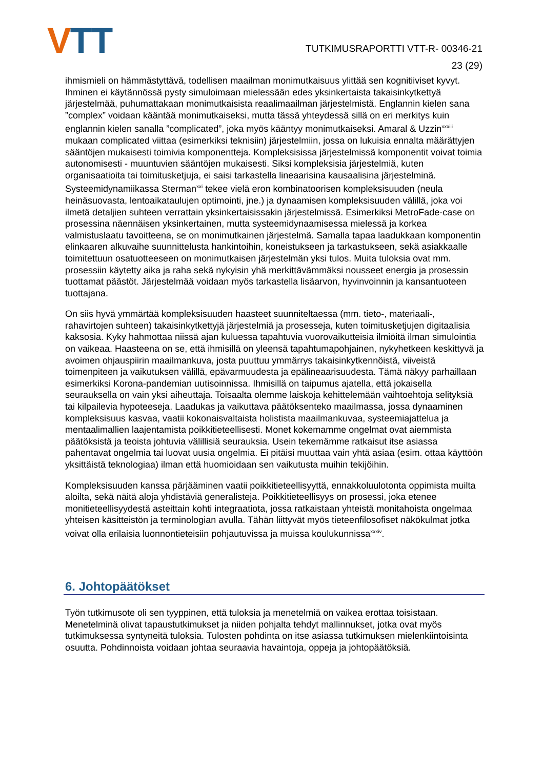VTT
TUTKIMUSRAPORTTI VTT-R- 00346-21
23 (29)
ihmismieli on hämmästyttävä, todellisen maailman monimutkaisuus ylittää sen kognitiiviset kyvyt. Ihminen ei käytännössä pysty simuloimaan mielessään edes yksinkertaista takaisinkytkettyä järjestelmää, puhumattakaan monimutkaisista reaalimaailman järjestelmistä. Englannin kielen sana ”complex” voidaan kääntää monimutkaiseksi, mutta tässä yhteydessä sillä on eri merkitys kuin englannin kielen sanalla ”complicated”, joka myös kääntyy monimutkaiseksi. Amaral & Uzzin<sup>xxxiii</sup> mukaan complicated viittaa (esimerkiksi teknisiin) järjestelmiin, jossa on lukuisia ennalta määrättyjen sääntöjen mukaisesti toimivia komponentteja. Kompleksisissa järjestelmissä komponentit voivat toimia autonomisesti - muuntuvien sääntöjen mukaisesti. Siksi kompleksisia järjestelmiä, kuten organisaatioita tai toimitusketjuja, ei saisi tarkastella lineaarisina kausaalisina järjestelminä. Systeemidynamiikassa Sterman<sup>xxi</sup> tekee vielä eron kombinatoorisen kompleksisuuden (neula heinäsuovasta, lentoaikataulujen optimointi, jne.) ja dynaamisen kompleksisuuden välillä, joka voi ilmetä detaljien suhteen verrattain yksinkertaisissakin järjestelmissä. Esimerkiksi MetroFade-case on prosessina näennäisen yksinkertainen, mutta systeemidynaamisessa mielessä ja korkea valmistuslaatu tavoitteena, se on monimutkainen järjestelmä. Samalla tapaa laadukkaan komponentin elinkaaren alkuvaihe suunnittelusta hankintoihin, koneistukseen ja tarkastukseen, sekä asiakkaalle toimitettuun osatuotteeseen on monimutkaisen järjestelmän yksi tulos. Muita tuloksia ovat mm. prosessiin käytetty aika ja raha sekä nykyisin yhä merkittävämmäksi nousseet energia ja prosessin tuottamat päästöt. Järjestelmää voidaan myös tarkastella lisäarvon, hyvinvoinnin ja kansantuoteen tuottajana.
On siis hyvä ymmärtää kompleksisuuden haasteet suunniteltaessa (mm. tieto-, materiaali-, rahavirtojen suhteen) takaisinkytkettyjä järjestelmiä ja prosesseja, kuten toimitusketjujen digitaalisia kaksosia. Kyky hahmottaa niissä ajan kuluessa tapahtuvia vuorovaikutteisia ilmiöitä ilman simulointia on vaikeaa. Haasteena on se, että ihmisillä on yleensä tapahtumapohjainen, nykyhetkeen keskittyvä ja avoimen ohjauspiirin maailmankuva, josta puuttuu ymmärrys takaisinkytkennöistä, viiveistä toimenpiteen ja vaikutuksen välillä, epävarmuudesta ja epälineaarisuudesta. Tämä näkyy parhaillaan esimerkiksi Korona-pandemian uutisoinnissa. Ihmisillä on taipumus ajatella, että jokaisella seurauksella on vain yksi aiheuttaja. Toisaalta olemme laiskoja kehittelemään vaihtoehtoja selityksiä tai kilpailevia hypoteeseja. Laadukas ja vaikuttava päätöksenteko maailmassa, jossa dynaaminen kompleksisuus kasvaa, vaatii kokonaisvaltaista holistista maailmankuvaa, systeemiajattelua ja mentaalimallien laajentamista poikkitieteellisesti. Monet kokemamme ongelmat ovat aiemmista päätöksistä ja teoista johtuvia välillisiä seurauksia. Usein tekemämme ratkaisut itse asiassa pahentavat ongelmia tai luovat uusia ongelmia. Ei pitäisi muuttaa vain yhtä asiaa (esim. ottaa käyttöön yksittäistä teknologiaa) ilman että huomioidaan sen vaikutusta muihin tekijöihin.
Kompleksisuuden kanssa pärjääminen vaatii poikkitieteellisyyttä, ennakkoluulotonta oppimista muilta aloilta, sekä näitä aloja yhdistäviä generalisteja. Poikkitieteellisyys on prosessi, joka etenee monitieteellisyydestä asteittain kohti integraatiota, jossa ratkaistaan yhteistä monitahoista ongelmaa yhteisen käsitteistön ja terminologian avulla. Tähän liittyvät myös tieteenfilosofiset näkökulmat jotka voivat olla erilaisia luonnontieteisiin pohjautuvissa ja muissa koulukunnissa<sup>xxxiv</sup>.
6. Johtopäätökset
Työn tutkimusote oli sen tyyppinen, että tuloksia ja menetelmiä on vaikea erottaa toisistaan. Menetelminä olivat tapaustutkimukset ja niiden pohjalta tehdyt mallinnukset, jotka ovat myös tutkimuksessa syntyneitä tuloksia. Tulosten pohdinta on itse asiassa tutkimuksen mielenkiintoisinta osuutta. Pohdinnoista voidaan johtaa seuraavia havaintoja, oppeja ja johtopäätöksiä.